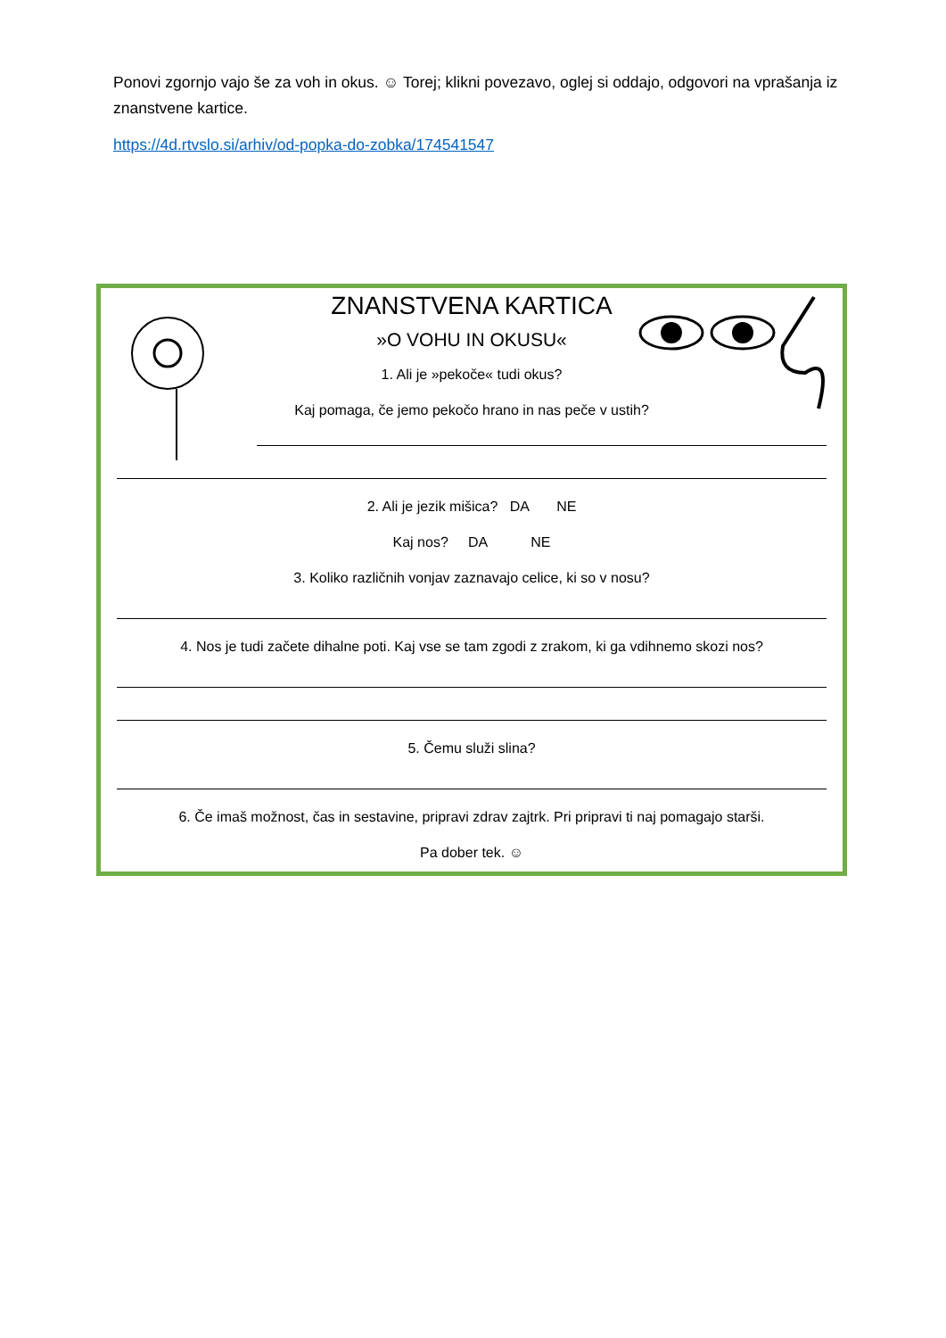Ponovi zgornjo vajo še za voh in okus. ☺ Torej; klikni povezavo, oglej si oddajo, odgovori na vprašanja iz znanstvene kartice.
https://4d.rtvslo.si/arhiv/od-popka-do-zobka/174541547
ZNANSTVENA KARTICA
»O VOHU IN OKUSU«
1. Ali je »pekoče« tudi okus?
Kaj pomaga, če jemo pekočo hrano in nas peče v ustih?
2. Ali je jezik mišica? DA NE
Kaj nos? DA NE
3. Koliko različnih vonjav zaznavajo celice, ki so v nosu?
4. Nos je tudi začete dihalne poti. Kaj vse se tam zgodi z zrakom, ki ga vdihnemo skozi nos?
5. Čemu služi slina?
6. Če imaš možnost, čas in sestavine, pripravi zdrav zajtrk. Pri pripravi ti naj pomagajo starši.
Pa dober tek. ☺